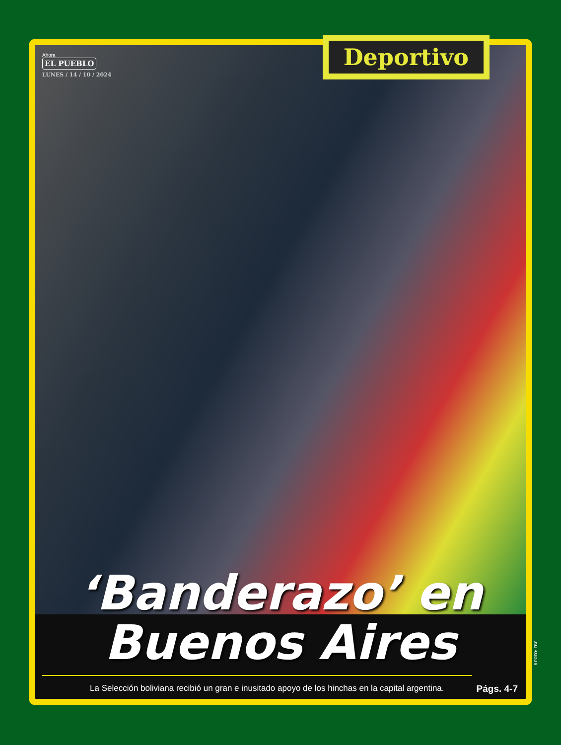Ahora
EL PUEBLO
LUNES / 14 / 10 / 2024
‘Banderazo’ en
Buenos Aires
La Selección boliviana recibió un gran e inusitado apoyo de los hinchas en la capital argentina. Págs. 4-7
Deportivo
// FOTO: FBF